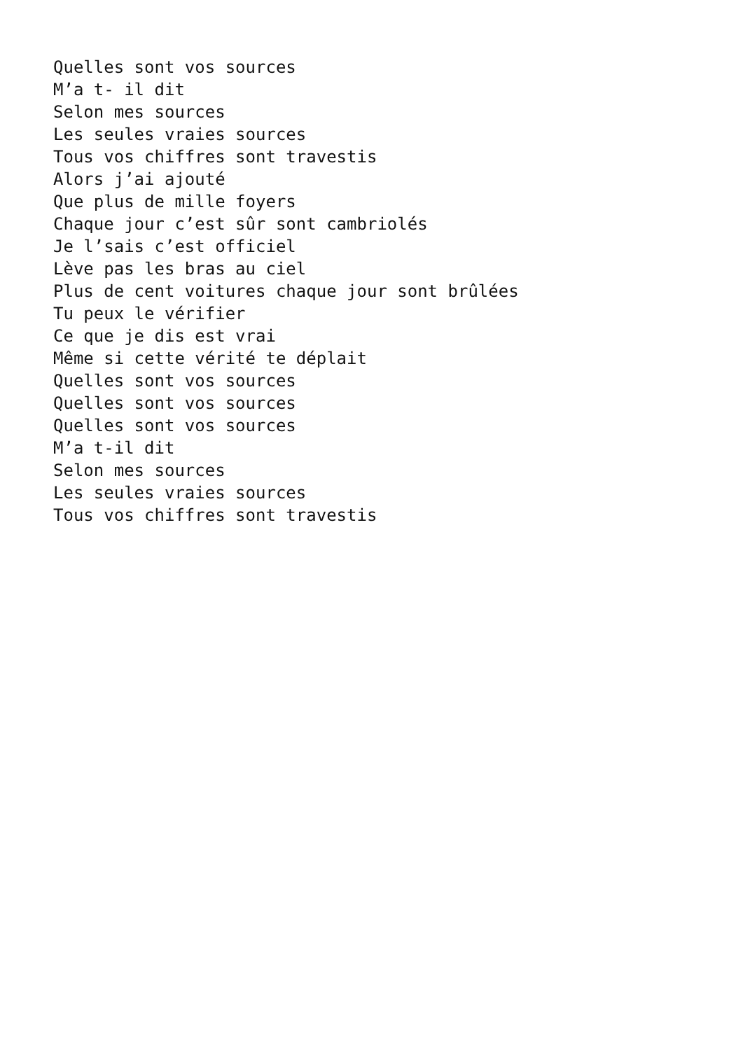Quelles sont vos sources
M’a t- il dit
Selon mes sources
Les seules vraies sources
Tous vos chiffres sont travestis
Alors j’ai ajouté
Que plus de mille foyers
Chaque jour c’est sûr sont cambriolés
Je l’sais c’est officiel
Lève pas les bras au ciel
Plus de cent voitures chaque jour sont brûlées
Tu peux le vérifier
Ce que je dis est vrai
Même si cette vérité te déplait
Quelles sont vos sources
Quelles sont vos sources
Quelles sont vos sources
M’a t-il dit
Selon mes sources
Les seules vraies sources
Tous vos chiffres sont travestis